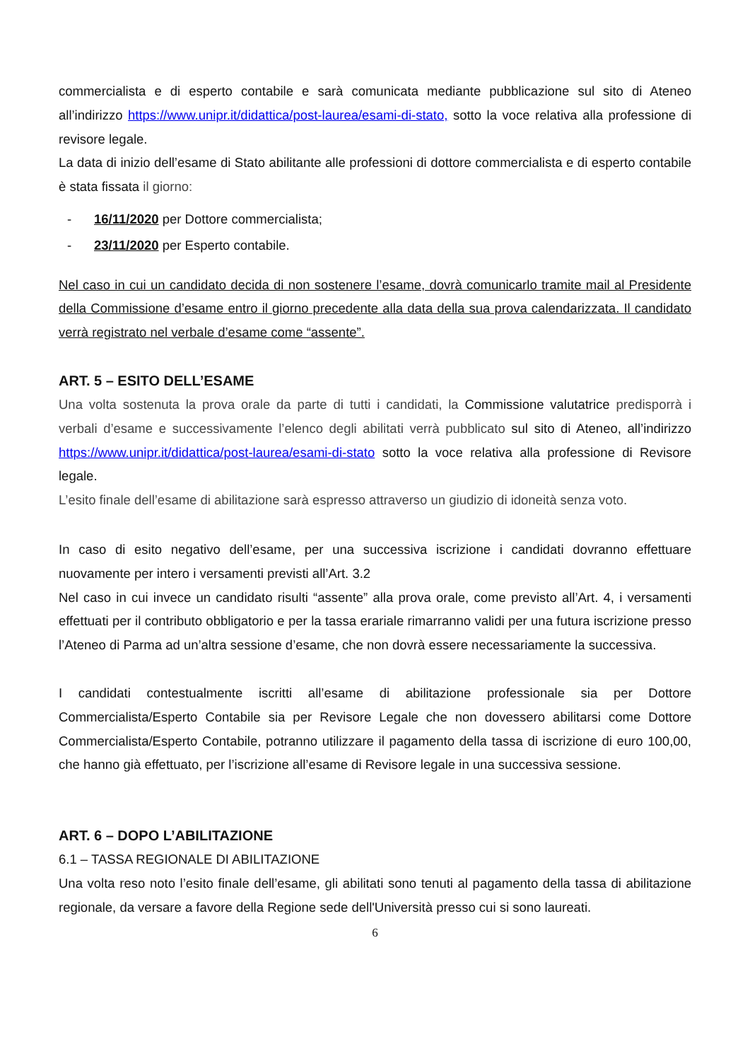commercialista e di esperto contabile e sarà comunicata mediante pubblicazione sul sito di Ateneo all’indirizzo https://www.unipr.it/didattica/post-laurea/esami-di-stato, sotto la voce relativa alla professione di revisore legale.
La data di inizio dell’esame di Stato abilitante alle professioni di dottore commercialista e di esperto contabile è stata fissata il giorno:
- 16/11/2020 per Dottore commercialista;
- 23/11/2020 per Esperto contabile.
Nel caso in cui un candidato decida di non sostenere l’esame, dovrà comunicarlo tramite mail al Presidente della Commissione d’esame entro il giorno precedente alla data della sua prova calendarizzata. Il candidato verrà registrato nel verbale d’esame come “assente”.
ART. 5 – ESITO DELL’ESAME
Una volta sostenuta la prova orale da parte di tutti i candidati, la Commissione valutatrice predisporrà i verbali d’esame e successivamente l’elenco degli abilitati verrà pubblicato sul sito di Ateneo, all’indirizzo https://www.unipr.it/didattica/post-laurea/esami-di-stato sotto la voce relativa alla professione di Revisore legale.
L’esito finale dell’esame di abilitazione sarà espresso attraverso un giudizio di idoneità senza voto.
In caso di esito negativo dell’esame, per una successiva iscrizione i candidati dovranno effettuare nuovamente per intero i versamenti previsti all’Art. 3.2
Nel caso in cui invece un candidato risulti “assente” alla prova orale, come previsto all’Art. 4, i versamenti effettuati per il contributo obbligatorio e per la tassa erariale rimarranno validi per una futura iscrizione presso l’Ateneo di Parma ad un’altra sessione d’esame, che non dovrà essere necessariamente la successiva.
I candidati contestualmente iscritti all’esame di abilitazione professionale sia per Dottore Commercialista/Esperto Contabile sia per Revisore Legale che non dovessero abilitarsi come Dottore Commercialista/Esperto Contabile, potranno utilizzare il pagamento della tassa di iscrizione di euro 100,00, che hanno già effettuato, per l’iscrizione all’esame di Revisore legale in una successiva sessione.
ART. 6 – DOPO L’ABILITAZIONE
6.1 – TASSA REGIONALE DI ABILITAZIONE
Una volta reso noto l’esito finale dell’esame, gli abilitati sono tenuti al pagamento della tassa di abilitazione regionale, da versare a favore della Regione sede dell'Università presso cui si sono laureati.
6